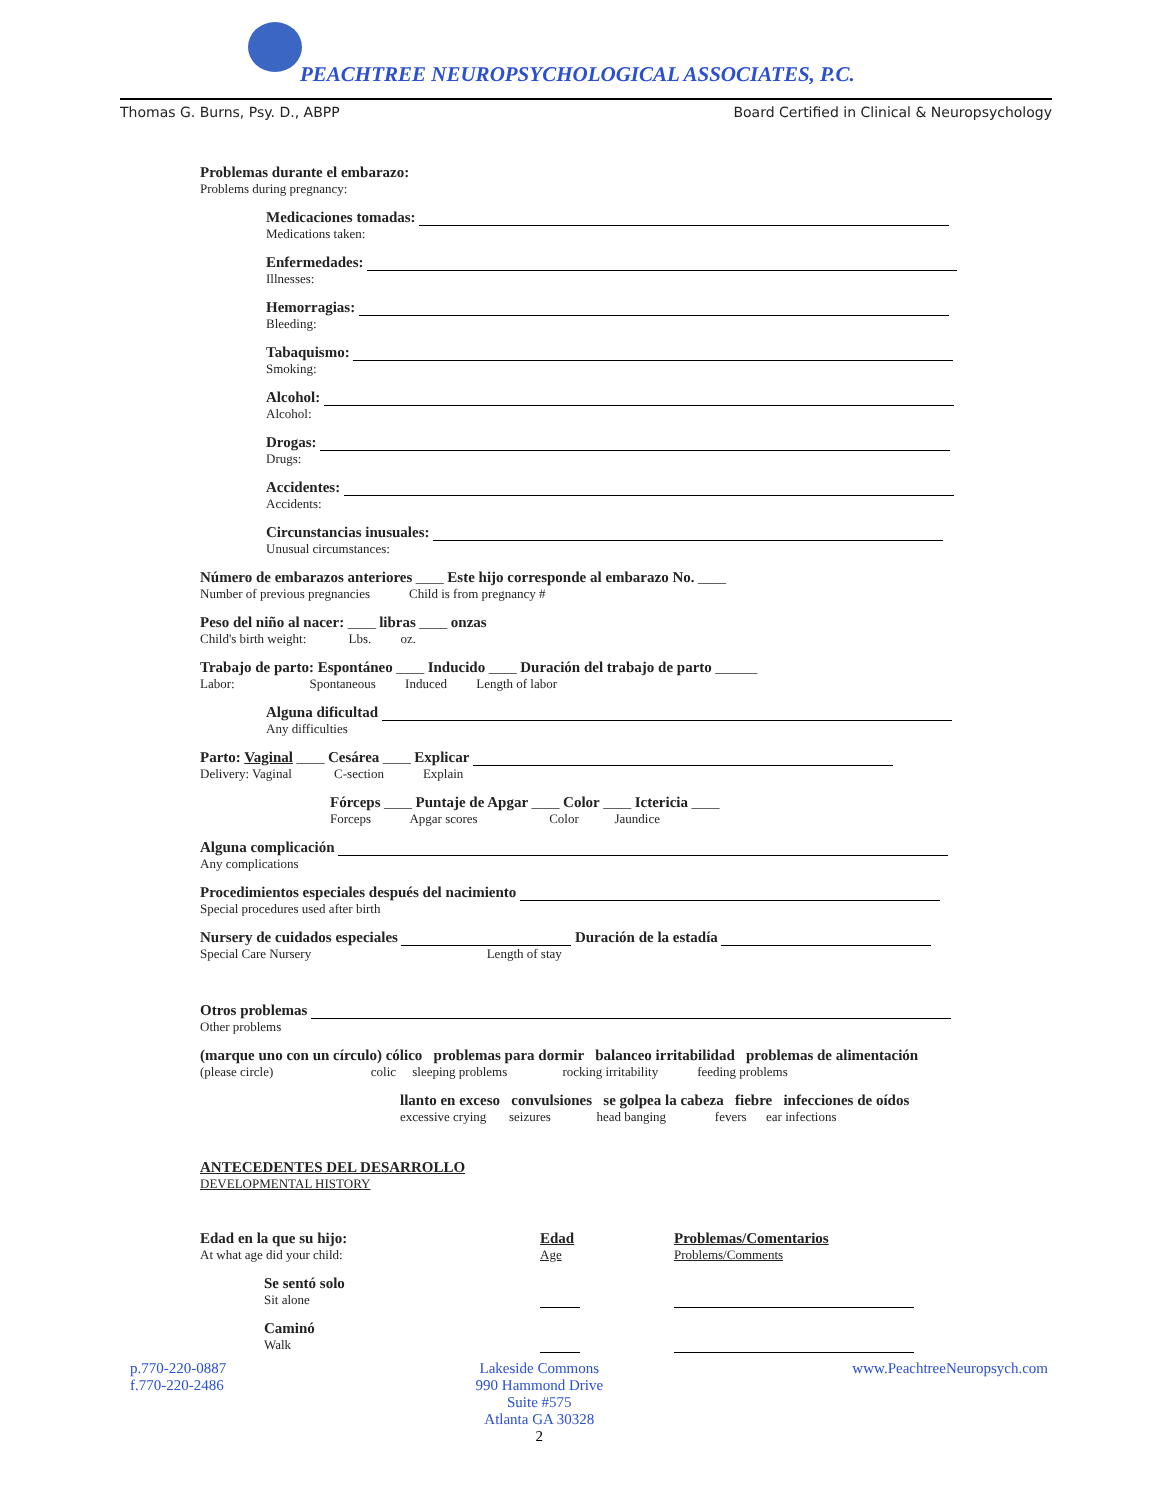PEACHTREE NEUROPSYCHOLOGICAL ASSOCIATES, P.C.
Thomas G. Burns, Psy. D., ABPP Board Certified in Clinical & Neuropsychology
Problemas durante el embarazo:
Problems during pregnancy:
Medicaciones tomadas:
Medications taken:
Enfermedades:
Illnesses:
Hemorragias:
Bleeding:
Tabaquismo:
Smoking:
Alcohol:
Alcohol:
Drogas:
Drugs:
Accidentes:
Accidents:
Circunstancias inusuales:
Unusual circumstances:
Número de embarazos anteriores ____ Este hijo corresponde al embarazo No. ____
Number of previous pregnancies Child is from pregnancy #
Peso del niño al nacer: ____ libras ____ onzas
Child's birth weight: Lbs. oz.
Trabajo de parto: Espontáneo ____ Inducido ____ Duración del trabajo de parto ______
Labor: Spontaneous Induced Length of labor
Alguna dificultad
Any difficulties
Parto: Vaginal ____ Cesárea ____ Explicar
Delivery: Vaginal C-section Explain
Fórceps ____ Puntaje de Apgar ____ Color ____ Ictericia ____
Forceps Apgar scores Color Jaundice
Alguna complicación
Any complications
Procedimientos especiales después del nacimiento
Special procedures used after birth
Nursery de cuidados especiales Duración de la estadía
Special Care Nursery Length of stay
Otros problemas
Other problems
(marque uno con un círculo) cólico problemas para dormir balanceo irritabilidad problemas de alimentación
(please circle) colic sleeping problems rocking irritability feeding problems
llanto en exceso convulsiones se golpea la cabeza fiebre infecciones de oídos
excessive crying seizures head banging fevers ear infections
ANTECEDENTES DEL DESARROLLO
DEVELOPMENTAL HISTORY
Edad en la que su hijo:
At what age did your child:
Edad
Age
Problemas/Comentarios
Problems/Comments
Se sentó solo
Sit alone
Caminó
Walk
p.770-220-0887
f.770-220-2486
Lakeside Commons
990 Hammond Drive
Suite #575
Atlanta GA 30328
2
www.PeachtreeNeuropsych.com